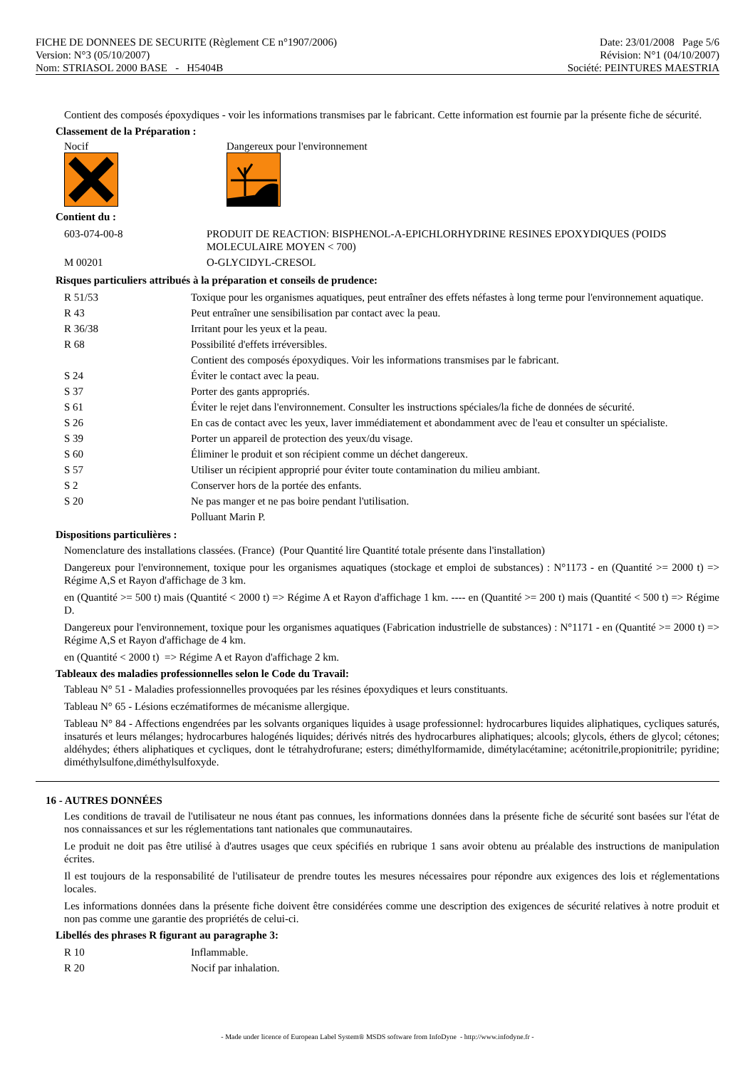FICHE DE DONNEES DE SECURITE (Règlement CE n°1907/2006)
Version: N°3 (05/10/2007)
Nom: STRIASOL 2000 BASE - H5404B
Date: 23/01/2008 Page 5/6
Révision: N°1 (04/10/2007)
Société: PEINTURES MAESTRIA
Contient des composés époxydiques - voir les informations transmises par le fabricant. Cette information est fournie par la présente fiche de sécurité.
Classement de la Préparation :
Nocif Dangereux pour l'environnement
Contient du :
| 603-074-00-8 | PRODUIT DE REACTION: BISPHENOL-A-EPICHLORHYDRINE RESINES EPOXYDIQUES (POIDS MOLECULAIRE MOYEN < 700) |
| M 00201 | O-GLYCIDYL-CRESOL |
Risques particuliers attribués à la préparation et conseils de prudence:
| R 51/53 | Toxique pour les organismes aquatiques, peut entraîner des effets néfastes à long terme pour l'environnement aquatique. |
| R 43 | Peut entraîner une sensibilisation par contact avec la peau. |
| R 36/38 | Irritant pour les yeux et la peau. |
| R 68 | Possibilité d'effets irréversibles. |
| | Contient des composés époxydiques. Voir les informations transmises par le fabricant. |
| S 24 | Éviter le contact avec la peau. |
| S 37 | Porter des gants appropriés. |
| S 61 | Éviter le rejet dans l'environnement. Consulter les instructions spéciales/la fiche de données de sécurité. |
| S 26 | En cas de contact avec les yeux, laver immédiatement et abondamment avec de l'eau et consulter un spécialiste. |
| S 39 | Porter un appareil de protection des yeux/du visage. |
| S 60 | Éliminer le produit et son récipient comme un déchet dangereux. |
| S 57 | Utiliser un récipient approprié pour éviter toute contamination du milieu ambiant. |
| S 2 | Conserver hors de la portée des enfants. |
| S 20 | Ne pas manger et ne pas boire pendant l'utilisation. |
| | Polluant Marin P. |
Dispositions particulières :
Nomenclature des installations classées. (France) (Pour Quantité lire Quantité totale présente dans l'installation)
Dangereux pour l'environnement, toxique pour les organismes aquatiques (stockage et emploi de substances) : N°1173 - en (Quantité >= 2000 t) => Régime A,S et Rayon d'affichage de 3 km.
en (Quantité >= 500 t) mais (Quantité < 2000 t) => Régime A et Rayon d'affichage 1 km. ---- en (Quantité >= 200 t) mais (Quantité < 500 t) => Régime D.
Dangereux pour l'environnement, toxique pour les organismes aquatiques (Fabrication industrielle de substances) : N°1171 - en (Quantité >= 2000 t) => Régime A,S et Rayon d'affichage de 4 km.
en (Quantité < 2000 t) => Régime A et Rayon d'affichage 2 km.
Tableaux des maladies professionnelles selon le Code du Travail:
Tableau N° 51 - Maladies professionnelles provoquées par les résines époxydiques et leurs constituants.
Tableau N° 65 - Lésions eczématiformes de mécanisme allergique.
Tableau N° 84 - Affections engendrées par les solvants organiques liquides à usage professionnel: hydrocarbures liquides aliphatiques, cycliques saturés, insaturés et leurs mélanges; hydrocarbures halogénés liquides; dérivés nitrés des hydrocarbures aliphatiques; alcools; glycols, éthers de glycol; cétones; aldéhydes; éthers aliphatiques et cycliques, dont le tétrahydrofurane; esters; diméthylformamide, dimétylacétamine; acétonitrile,propionitrile; pyridine; diméthylsulfone,diméthylsulfoxyde.
16 - AUTRES DONNÉES
Les conditions de travail de l'utilisateur ne nous étant pas connues, les informations données dans la présente fiche de sécurité sont basées sur l'état de nos connaissances et sur les réglementations tant nationales que communautaires.
Le produit ne doit pas être utilisé à d'autres usages que ceux spécifiés en rubrique 1 sans avoir obtenu au préalable des instructions de manipulation écrites.
Il est toujours de la responsabilité de l'utilisateur de prendre toutes les mesures nécessaires pour répondre aux exigences des lois et réglementations locales.
Les informations données dans la présente fiche doivent être considérées comme une description des exigences de sécurité relatives à notre produit et non pas comme une garantie des propriétés de celui-ci.
Libellés des phrases R figurant au paragraphe 3:
| R 10 | Inflammable. |
| R 20 | Nocif par inhalation. |
- Made under licence of European Label System® MSDS software from InfoDyne - http://www.infodyne.fr -